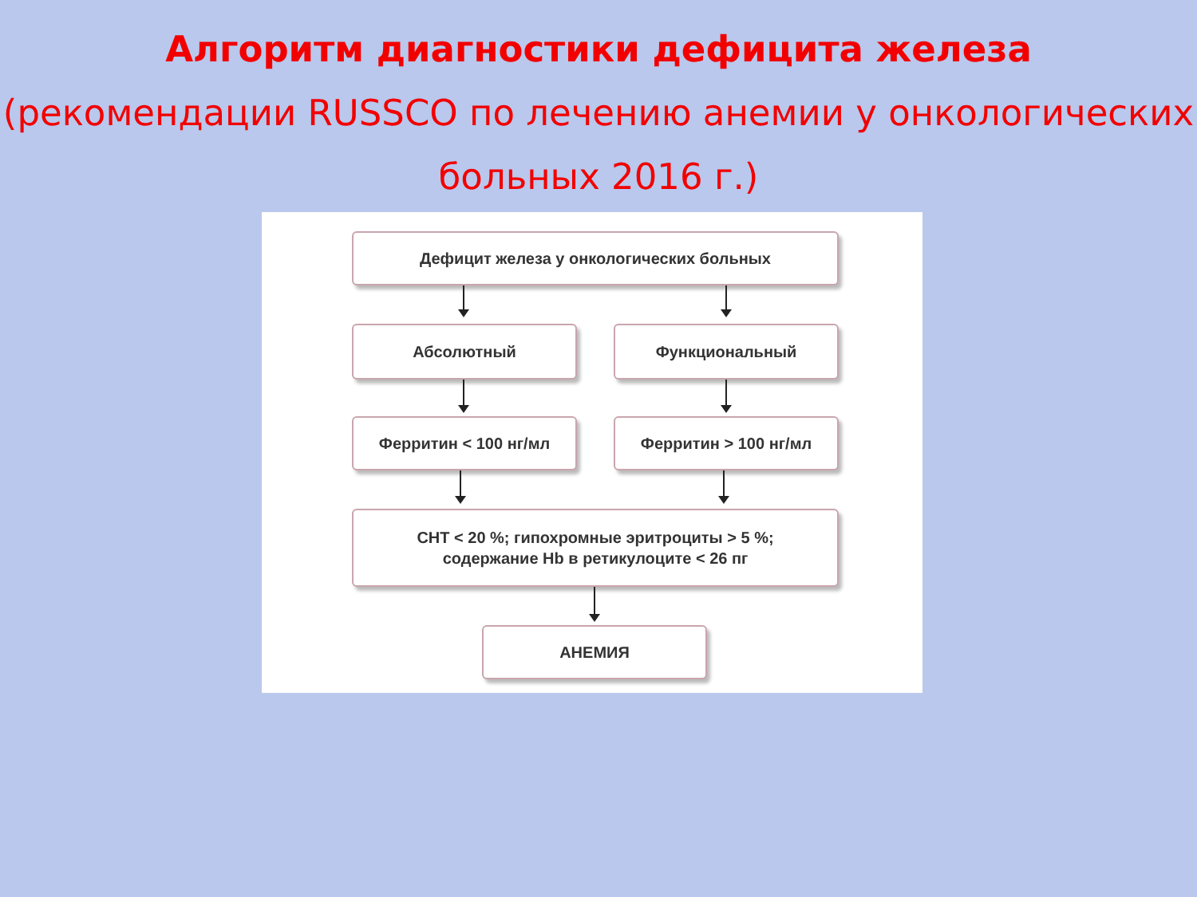Алгоритм диагностики дефицита железа
(рекомендации RUSSCO по лечению анемии у онкологических больных 2016 г.)
Дефицит железа у онкологических больных
Абсолютный Функциональный
Ферритин < 100 нг/мл Ферритин > 100 нг/мл
СНТ < 20 %; гипохромные эритроциты > 5 %;
содержание Hb в ретикулоците < 26 пг
АНЕМИЯ